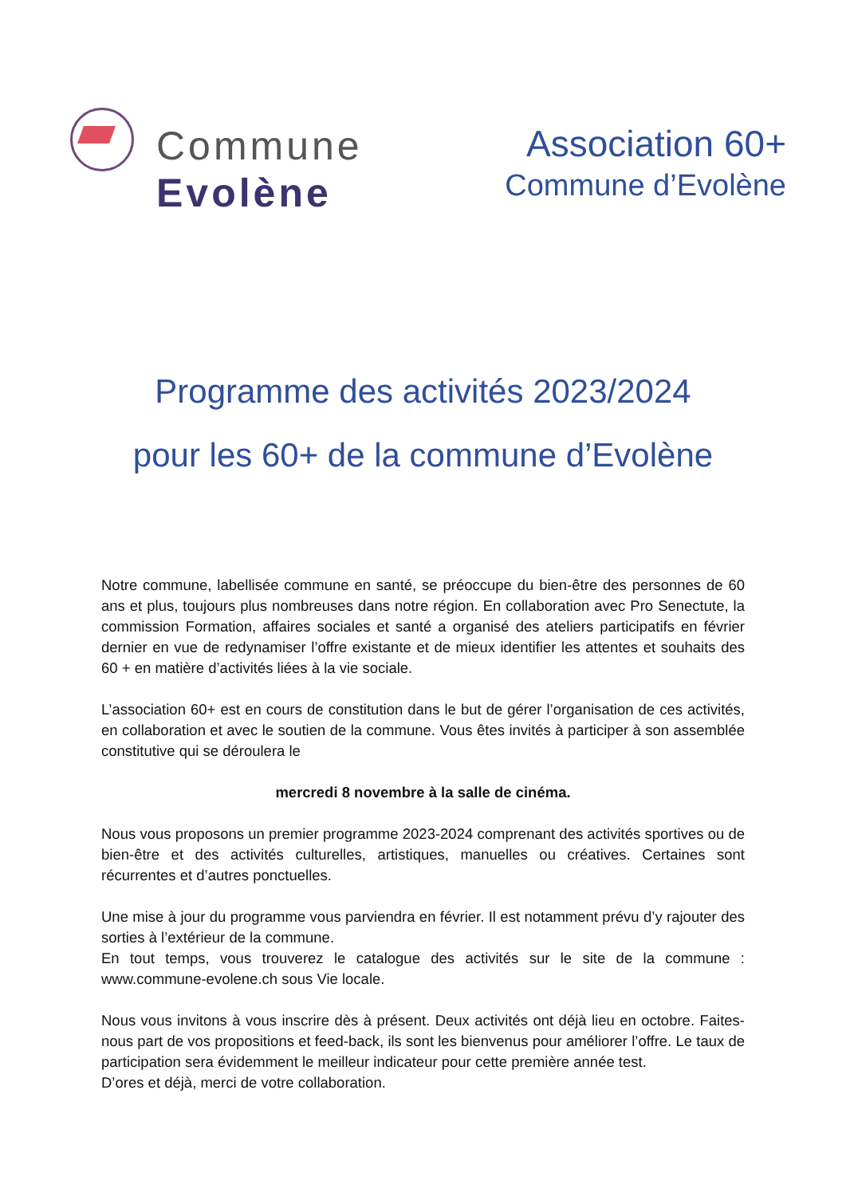Commune
Evolène
Association 60+
Commune d’Evolène
Programme des activités 2023/2024
pour les 60+ de la commune d’Evolène
Notre commune, labellisée commune en santé, se préoccupe du bien-être des personnes de 60 ans et plus, toujours plus nombreuses dans notre région. En collaboration avec Pro Senectute, la commission Formation, affaires sociales et santé a organisé des ateliers participatifs en février dernier en vue de redynamiser l’offre existante et de mieux identifier les attentes et souhaits des 60 + en matière d’activités liées à la vie sociale.
L’association 60+ est en cours de constitution dans le but de gérer l’organisation de ces activités, en collaboration et avec le soutien de la commune. Vous êtes invités à participer à son assemblée constitutive qui se déroulera le
mercredi 8 novembre à la salle de cinéma.
Nous vous proposons un premier programme 2023-2024 comprenant des activités sportives ou de bien-être et des activités culturelles, artistiques, manuelles ou créatives. Certaines sont récurrentes et d’autres ponctuelles.
Une mise à jour du programme vous parviendra en février. Il est notamment prévu d’y rajouter des sorties à l’extérieur de la commune.
En tout temps, vous trouverez le catalogue des activités sur le site de la commune : www.commune-evolene.ch sous Vie locale.
Nous vous invitons à vous inscrire dès à présent. Deux activités ont déjà lieu en octobre. Faites-nous part de vos propositions et feed-back, ils sont les bienvenus pour améliorer l’offre. Le taux de participation sera évidemment le meilleur indicateur pour cette première année test.
D’ores et déjà, merci de votre collaboration.